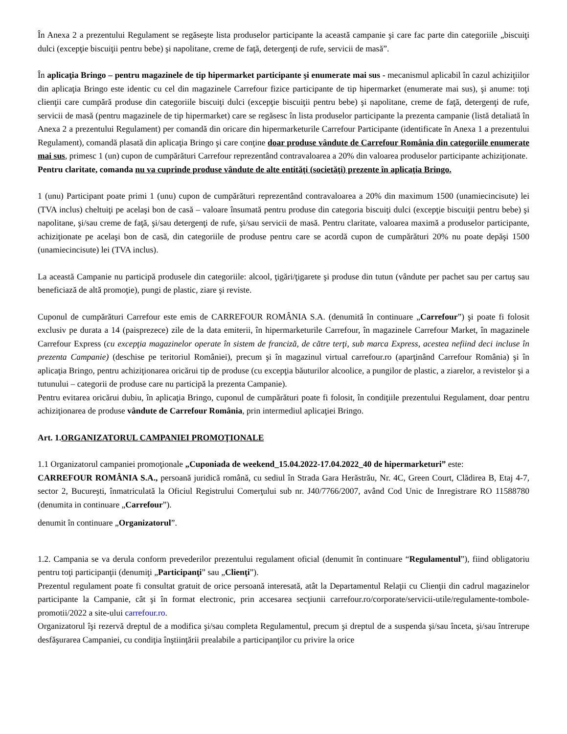În Anexa 2 a prezentului Regulament se regăseşte lista produselor participante la această campanie şi care fac parte din categoriile „biscuiţi dulci (excepţie biscuiţii pentru bebe) şi napolitane, creme de faţă, detergenţi de rufe, servicii de masă”.
În aplicaţia Bringo – pentru magazinele de tip hipermarket participante şi enumerate mai sus - mecanismul aplicabil în cazul achiziţiilor din aplicaţia Bringo este identic cu cel din magazinele Carrefour fizice participante de tip hipermarket (enumerate mai sus), şi anume: toţi clienţii care cumpără produse din categoriile biscuiţi dulci (excepţie biscuiţii pentru bebe) şi napolitane, creme de faţă, detergenţi de rufe, servicii de masă (pentru magazinele de tip hipermarket) care se regăsesc în lista produselor participante la prezenta campanie (listă detaliată în Anexa 2 a prezentului Regulament) per comandă din oricare din hipermarketurile Carrefour Participante (identificate în Anexa 1 a prezentului Regulament), comandă plasată din aplicaţia Bringo şi care conţine doar produse vândute de Carrefour România din categoriile enumerate mai sus, primesc 1 (un) cupon de cumpărături Carrefour reprezentând contravaloarea a 20% din valoarea produselor participante achiziţionate.
Pentru claritate, comanda nu va cuprinde produse vândute de alte entităţi (societăţi) prezente în aplicaţia Bringo.
1 (unu) Participant poate primi 1 (unu) cupon de cumpărături reprezentând contravaloarea a 20% din maximum 1500 (unamiecincisute) lei (TVA inclus) cheltuiţi pe acelaşi bon de casă – valoare însumată pentru produse din categoria biscuiţi dulci (excepţie biscuiţii pentru bebe) şi napolitane, şi/sau creme de faţă, şi/sau detergenţi de rufe, şi/sau servicii de masă. Pentru claritate, valoarea maximă a produselor participante, achiziţionate pe acelaşi bon de casă, din categoriile de produse pentru care se acordă cupon de cumpărături 20% nu poate depăşi 1500 (unamiecincisute) lei (TVA inclus).
La această Campanie nu participă produsele din categoriile: alcool, ţigări/ţigarete şi produse din tutun (vândute per pachet sau per cartuş sau beneficiază de altă promoţie), pungi de plastic, ziare şi reviste.
Cuponul de cumpărături Carrefour este emis de CARREFOUR ROMÂNIA S.A. (denumită în continuare „Carrefour”) şi poate fi folosit exclusiv pe durata a 14 (paisprezece) zile de la data emiterii, în hipermarketurile Carrefour, în magazinele Carrefour Market, în magazinele Carrefour Express (cu excepţia magazinelor operate în sistem de franciză, de către terţi, sub marca Express, acestea nefiind deci incluse în prezenta Campanie) (deschise pe teritoriul României), precum şi în magazinul virtual carrefour.ro (aparţinând Carrefour România) şi în aplicaţia Bringo, pentru achiziţionarea oricărui tip de produse (cu excepţia băuturilor alcoolice, a pungilor de plastic, a ziarelor, a revistelor şi a tutunului – categorii de produse care nu participă la prezenta Campanie).
Pentru evitarea oricărui dubiu, în aplicaţia Bringo, cuponul de cumpărături poate fi folosit, în condiţiile prezentului Regulament, doar pentru achiziţionarea de produse vândute de Carrefour România, prin intermediul aplicaţiei Bringo.
Art. 1.ORGANIZATORUL CAMPANIEI PROMOŢIONALE
1.1 Organizatorul campaniei promoţionale „Cuponiada de weekend_15.04.2022-17.04.2022_40 de hipermarketuri” este:
CARREFOUR ROMÂNIA S.A., persoană juridică română, cu sediul în Strada Gara Herăstrău, Nr. 4C, Green Court, Clădirea B, Etaj 4-7, sector 2, Bucureşti, înmatriculată la Oficiul Registrului Comerţului sub nr. J40/7766/2007, având Cod Unic de Inregistrare RO 11588780 (denumita in continuare „Carrefour”).
denumit în continuare „Organizatorul”.
1.2. Campania se va derula conform prevederilor prezentului regulament oficial (denumit în continuare “Regulamentul”), fiind obligatoriu pentru toţi participanţii (denumiţi „Participanţi” sau „Clienţi”).
Prezentul regulament poate fi consultat gratuit de orice persoană interesată, atât la Departamentul Relaţii cu Clienţii din cadrul magazinelor participante la Campanie, cât şi în format electronic, prin accesarea secţiunii carrefour.ro/corporate/servicii-utile/regulamente-tombole-promotii/2022 a site-ului carrefour.ro.
Organizatorul îşi rezervă dreptul de a modifica şi/sau completa Regulamentul, precum şi dreptul de a suspenda şi/sau înceta, şi/sau întrerupe desfăşurarea Campaniei, cu condiţia înştiinţării prealabile a participanţilor cu privire la orice